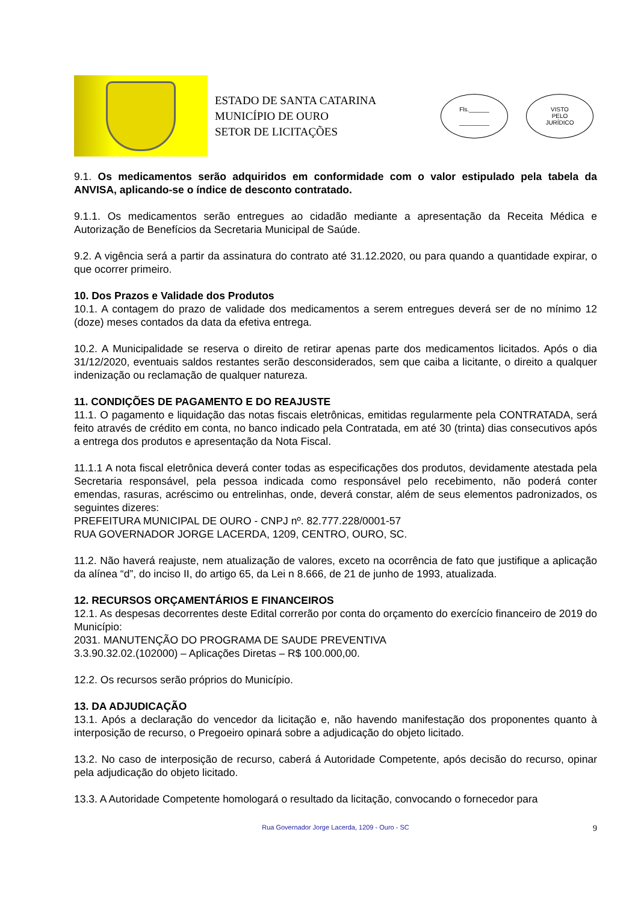ESTADO DE SANTA CATARINA
MUNICÍPIO DE OURO
SETOR DE LICITAÇÕES
Fls.______
_________
VISTO
PELO
JURÍDICO
9.1. Os medicamentos serão adquiridos em conformidade com o valor estipulado pela tabela da ANVISA, aplicando-se o índice de desconto contratado.
9.1.1. Os medicamentos serão entregues ao cidadão mediante a apresentação da Receita Médica e Autorização de Benefícios da Secretaria Municipal de Saúde.
9.2. A vigência será a partir da assinatura do contrato até 31.12.2020, ou para quando a quantidade expirar, o que ocorrer primeiro.
10. Dos Prazos e Validade dos Produtos
10.1. A contagem do prazo de validade dos medicamentos a serem entregues deverá ser de no mínimo 12 (doze) meses contados da data da efetiva entrega.
10.2. A Municipalidade se reserva o direito de retirar apenas parte dos medicamentos licitados. Após o dia 31/12/2020, eventuais saldos restantes serão desconsiderados, sem que caiba a licitante, o direito a qualquer indenização ou reclamação de qualquer natureza.
11. CONDIÇÕES DE PAGAMENTO E DO REAJUSTE
11.1. O pagamento e liquidação das notas fiscais eletrônicas, emitidas regularmente pela CONTRATADA, será feito através de crédito em conta, no banco indicado pela Contratada, em até 30 (trinta) dias consecutivos após a entrega dos produtos e apresentação da Nota Fiscal.
11.1.1 A nota fiscal eletrônica deverá conter todas as especificações dos produtos, devidamente atestada pela Secretaria responsável, pela pessoa indicada como responsável pelo recebimento, não poderá conter emendas, rasuras, acréscimo ou entrelinhas, onde, deverá constar, além de seus elementos padronizados, os seguintes dizeres:
PREFEITURA MUNICIPAL DE OURO - CNPJ nº. 82.777.228/0001-57
RUA GOVERNADOR JORGE LACERDA, 1209, CENTRO, OURO, SC.
11.2. Não haverá reajuste, nem atualização de valores, exceto na ocorrência de fato que justifique a aplicação da alínea “d”, do inciso II, do artigo 65, da Lei n 8.666, de 21 de junho de 1993, atualizada.
12. RECURSOS ORÇAMENTÁRIOS E FINANCEIROS
12.1. As despesas decorrentes deste Edital correrão por conta do orçamento do exercício financeiro de 2019 do Município:
2031. MANUTENÇÃO DO PROGRAMA DE SAUDE PREVENTIVA
3.3.90.32.02.(102000) – Aplicações Diretas – R$ 100.000,00.
12.2. Os recursos serão próprios do Município.
13. DA ADJUDICAÇÃO
13.1. Após a declaração do vencedor da licitação e, não havendo manifestação dos proponentes quanto à interposição de recurso, o Pregoeiro opinará sobre a adjudicação do objeto licitado.
13.2. No caso de interposição de recurso, caberá á Autoridade Competente, após decisão do recurso, opinar pela adjudicação do objeto licitado.
13.3. A Autoridade Competente homologará o resultado da licitação, convocando o fornecedor para
Rua Governador Jorge Lacerda, 1209 - Ouro - SC 9